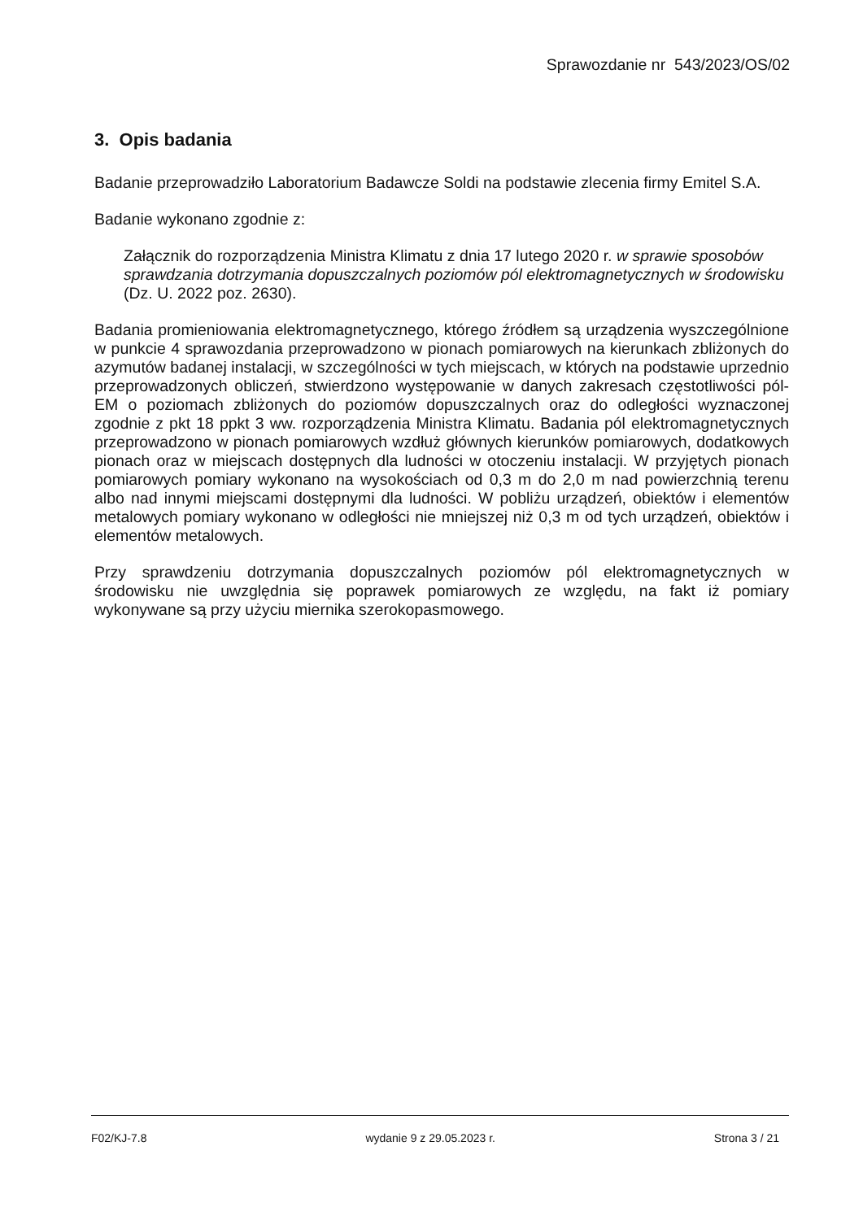Sprawozdanie nr 543/2023/OS/02
3. Opis badania
Badanie przeprowadziło Laboratorium Badawcze Soldi na podstawie zlecenia firmy Emitel S.A.
Badanie wykonano zgodnie z:
Załącznik do rozporządzenia Ministra Klimatu z dnia 17 lutego 2020 r. w sprawie sposobów sprawdzania dotrzymania dopuszczalnych poziomów pól elektromagnetycznych w środowisku (Dz. U. 2022 poz. 2630).
Badania promieniowania elektromagnetycznego, którego źródłem są urządzenia wyszczególnione w punkcie 4 sprawozdania przeprowadzono w pionach pomiarowych na kierunkach zbliżonych do azymutów badanej instalacji, w szczególności w tych miejscach, w których na podstawie uprzednio przeprowadzonych obliczeń, stwierdzono występowanie w danych zakresach częstotliwości pól-EM o poziomach zbliżonych do poziomów dopuszczalnych oraz do odległości wyznaczonej zgodnie z pkt 18 ppkt 3 ww. rozporządzenia Ministra Klimatu. Badania pól elektromagnetycznych przeprowadzono w pionach pomiarowych wzdłuż głównych kierunków pomiarowych, dodatkowych pionach oraz w miejscach dostępnych dla ludności w otoczeniu instalacji. W przyjętych pionach pomiarowych pomiary wykonano na wysokościach od 0,3 m do 2,0 m nad powierzchnią terenu albo nad innymi miejscami dostępnymi dla ludności. W pobliżu urządzeń, obiektów i elementów metalowych pomiary wykonano w odległości nie mniejszej niż 0,3 m od tych urządzeń, obiektów i elementów metalowych.
Przy sprawdzeniu dotrzymania dopuszczalnych poziomów pól elektromagnetycznych w środowisku nie uwzględnia się poprawek pomiarowych ze względu, na fakt iż pomiary wykonywane są przy użyciu miernika szerokopasmowego.
F02/KJ-7.8 wydanie 9 z 29.05.2023 r. Strona 3 / 21